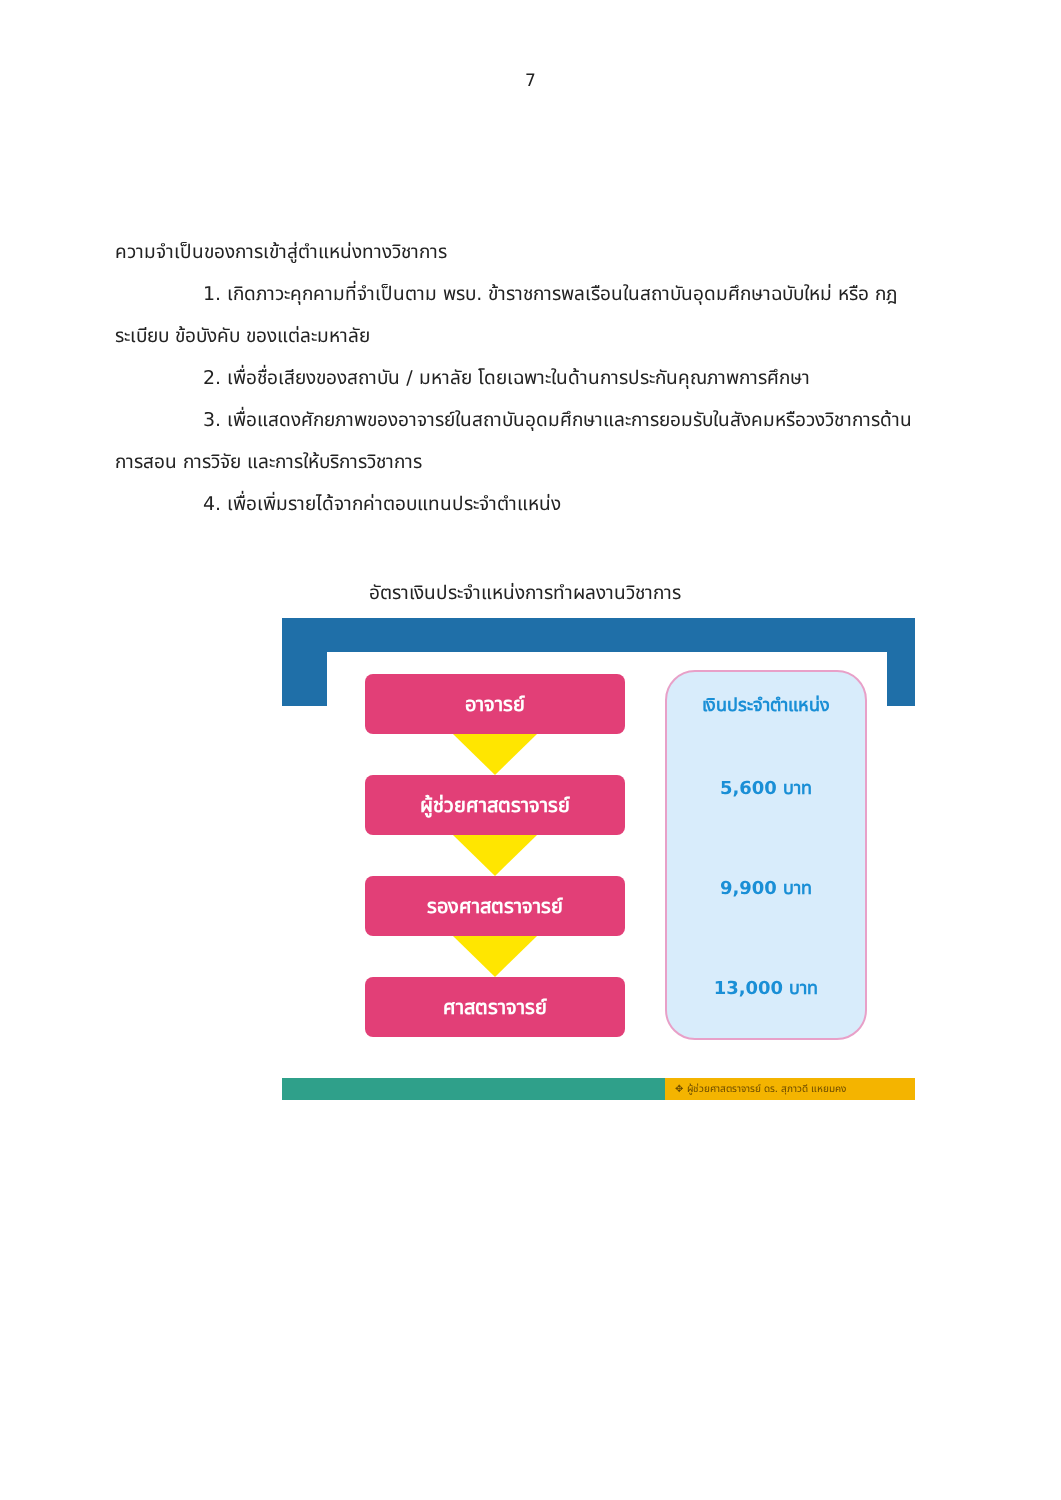7
ความจำเป็นของการเข้าสู่ตำแหน่งทางวิชาการ
1. เกิดภาวะคุกคามที่จำเป็นตาม พรบ. ข้าราชการพลเรือนในสถาบันอุดมศึกษาฉบับใหม่ หรือ กฎ ระเบียบ ข้อบังคับ ของแต่ละมหาลัย
2. เพื่อชื่อเสียงของสถาบัน / มหาลัย โดยเฉพาะในด้านการประกันคุณภาพการศึกษา
3. เพื่อแสดงศักยภาพของอาจารย์ในสถาบันอุดมศึกษาและการยอมรับในสังคมหรือวงวิชาการด้านการสอน การวิจัย และการให้บริการวิชาการ
4. เพื่อเพิ่มรายได้จากค่าตอบแทนประจำตำแหน่ง
อัตราเงินประจำแหน่งการทำผลงานวิชาการ
อาจารย์
ผู้ช่วยศาสตราจารย์
รองศาสตราจารย์
ศาสตราจารย์
เงินประจำตำแหน่ง
5,600 บาท
9,900 บาท
13,000 บาท
✥ ผู้ช่วยศาสตราจารย์ ดร. สุภาวดี แหยมคง